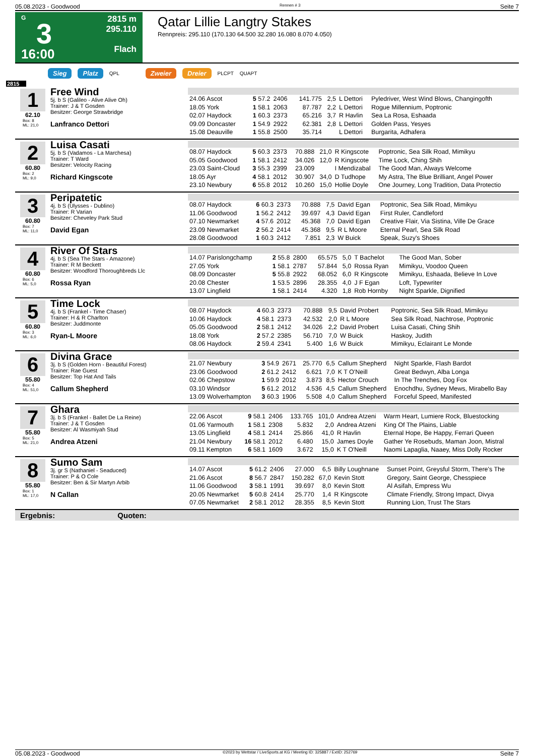05.08.2023 - Goodwood Rennen # 3 Seite 7
G
3
16:00
2815 m
295.110
Flach
Qatar Lillie Langtry Stakes
Rennpreis: 295.110 (170.130 64.500 32.280 16.080 8.070 4.050)
Sieg Platz QPL Zweier Dreier PLCPT QUAPT
2815
1
62.10
Box: 8
ML: 21,0
Free Wind
5j. b S (Galileo - Alive Alive Oh)
Trainer: J & T Gosden
Besitzer: George Strawbridge
Lanfranco Dettori
| 24.06 Ascot | 5 57.2 | 2406 | 141.775 | 2,5 | L Dettori | Pyledriver, West Wind Blows, Changingofth |
| 18.05 York | 1 58.1 | 2063 | 87.787 | 2,2 | L Dettori | Rogue Millennium, Poptronic |
| 02.07 Haydock | 1 60.3 | 2373 | 65.216 | 3,7 | R Havlin | Sea La Rosa, Eshaada |
| 09.09 Doncaster | 1 54.9 | 2922 | 62.381 | 2,8 | L Dettori | Golden Pass, Yesyes |
| 15.08 Deauville | 1 55.8 | 2500 | 35.714 | | L Dettori | Burgarita, Adhafera |
2
60.80
Box: 2
ML: 9,0
Luisa Casati
5j. b S (Vadamos - La Marchesa)
Trainer: T Ward
Besitzer: Velocity Racing
Richard Kingscote
| 08.07 Haydock | 5 60.3 | 2373 | 70.888 | 21,0 | R Kingscote | Poptronic, Sea Silk Road, Mimikyu |
| 05.05 Goodwood | 1 58.1 | 2412 | 34.026 | 12,0 | R Kingscote | Time Lock, Ching Shih |
| 23.03 Saint-Cloud | 3 55.3 | 2399 | 23.009 | | I Mendizabal | The Good Man, Always Welcome |
| 18.05 Ayr | 4 58.1 | 2012 | 30.907 | 34,0 | D Tudhope | My Astra, The Blue Brilliant, Angel Power |
| 23.10 Newbury | 6 55.8 | 2012 | 10.260 | 15,0 | Hollie Doyle | One Journey, Long Tradition, Data Protectio |
3
60.80
Box: 7
ML: 11,0
Peripatetic
4j. b S (Ulysses - Dublino)
Trainer: R Varian
Besitzer: Cheveley Park Stud
David Egan
| 08.07 Haydock | 6 60.3 | 2373 | 70.888 | 7,5 | David Egan | Poptronic, Sea Silk Road, Mimikyu |
| 11.06 Goodwood | 1 56.2 | 2412 | 39.697 | 4,3 | David Egan | First Ruler, Candleford |
| 07.10 Newmarket | 4 57.6 | 2012 | 45.368 | 7,0 | David Egan | Creative Flair, Via Sistina, Ville De Grace |
| 23.09 Newmarket | 2 56.2 | 2414 | 45.368 | 9,5 | R L Moore | Eternal Pearl, Sea Silk Road |
| 28.08 Goodwood | 1 60.3 | 2412 | 7.851 | 2,3 | W Buick | Speak, Suzy's Shoes |
4
60.80
Box: 6
ML: 5,0
River Of Stars
4j. b S (Sea The Stars - Amazone)
Trainer: R M Beckett
Besitzer: Woodford Thoroughbreds Llc
Rossa Ryan
| 14.07 Parislongchamp | 2 55.8 | 2800 | 65.575 | 5,0 | T Bachelot | The Good Man, Sober |
| 27.05 York | 1 58.1 | 2787 | 57.844 | 5,0 | Rossa Ryan | Mimikyu, Voodoo Queen |
| 08.09 Doncaster | 5 55.8 | 2922 | 68.052 | 6,0 | R Kingscote | Mimikyu, Eshaada, Believe In Love |
| 20.08 Chester | 1 53.5 | 2896 | 28.355 | 4,0 | J F Egan | Loft, Typewriter |
| 13.07 Lingfield | 1 58.1 | 2414 | 4.320 | 1,8 | Rob Hornby | Night Sparkle, Dignified |
5
60.80
Box: 3
ML: 6,0
Time Lock
4j. b S (Frankel - Time Chaser)
Trainer: H & R Charlton
Besitzer: Juddmonte
Ryan-L Moore
| 08.07 Haydock | 4 60.3 | 2373 | 70.888 | 9,5 | David Probert | Poptronic, Sea Silk Road, Mimikyu |
| 10.06 Haydock | 4 58.1 | 2373 | 42.532 | 2,0 | R L Moore | Sea Silk Road, Nachtrose, Poptronic |
| 05.05 Goodwood | 2 58.1 | 2412 | 34.026 | 2,2 | David Probert | Luisa Casati, Ching Shih |
| 18.08 York | 2 57.2 | 2385 | 56.710 | 7,0 | W Buick | Haskoy, Judith |
| 08.06 Haydock | 2 59.4 | 2341 | 5.400 | 1,6 | W Buick | Mimikyu, Eclairant Le Monde |
6
55.80
Box: 4
ML: 51,0
Divina Grace
3j. b S (Golden Horn - Beautiful Forest)
Trainer: Rae Guest
Besitzer: Top Hat And Tails
Callum Shepherd
| 21.07 Newbury | 3 54.9 | 2671 | 25.770 | 6,5 | Callum Shepherd | Night Sparkle, Flash Bardot |
| 23.06 Goodwood | 2 61.2 | 2412 | 6.621 | 7,0 | K T O'Neill | Great Bedwyn, Alba Longa |
| 02.06 Chepstow | 1 59.9 | 2012 | 3.873 | 8,5 | Hector Crouch | In The Trenches, Dog Fox |
| 03.10 Windsor | 5 61.2 | 2012 | 4.536 | 4,5 | Callum Shepherd | Enochdhu, Sydney Mews, Mirabello Bay |
| 13.09 Wolverhampton | 3 60.3 | 1906 | 5.508 | 4,0 | Callum Shepherd | Forceful Speed, Manifested |
7
55.80
Box: 5
ML: 21,0
Ghara
3j. b S (Frankel - Ballet De La Reine)
Trainer: J & T Gosden
Besitzer: Al Wasmiyah Stud
Andrea Atzeni
| 22.06 Ascot | 9 58.1 | 2406 | 133.765 | 101,0 | Andrea Atzeni | Warm Heart, Lumiere Rock, Bluestocking |
| 01.06 Yarmouth | 1 58.1 | 2308 | 5.832 | 2,0 | Andrea Atzeni | King Of The Plains, Liable |
| 13.05 Lingfield | 4 58.1 | 2414 | 25.866 | 41,0 | R Havlin | Eternal Hope, Be Happy, Ferrari Queen |
| 21.04 Newbury | 16 58.1 | 2012 | 6.480 | 15,0 | James Doyle | Gather Ye Rosebuds, Maman Joon, Mistral |
| 09.11 Kempton | 6 58.1 | 1609 | 3.672 | 15,0 | K T O'Neill | Naomi Lapaglia, Naaey, Miss Dolly Rocker |
8
55.80
Box: 1
ML: 17,0
Sumo Sam
3j. gr S (Nathaniel - Seaduced)
Trainer: P & O Cole
Besitzer: Ben & Sir Martyn Arbib
N Callan
| 14.07 Ascot | 5 61.2 | 2406 | 27.000 | 6,5 | Billy Loughnane | Sunset Point, Greysful Storm, There's The |
| 21.06 Ascot | 8 56.7 | 2847 | 150.282 | 67,0 | Kevin Stott | Gregory, Saint George, Chesspiece |
| 11.06 Goodwood | 3 58.1 | 1991 | 39.697 | 8,0 | Kevin Stott | Al Asifah, Empress Wu |
| 20.05 Newmarket | 5 60.8 | 2414 | 25.770 | 1,4 | R Kingscote | Climate Friendly, Strong Impact, Divya |
| 07.05 Newmarket | 2 58.1 | 2012 | 28.355 | 8,5 | Kevin Stott | Running Lion, Trust The Stars |
Ergebnis: Quoten:
05.08.2023 - Goodwood ©2023 by Wettstar / LiveSports.at KG / Meeting ID: 325887 / ExtID: 252769 Seite 7